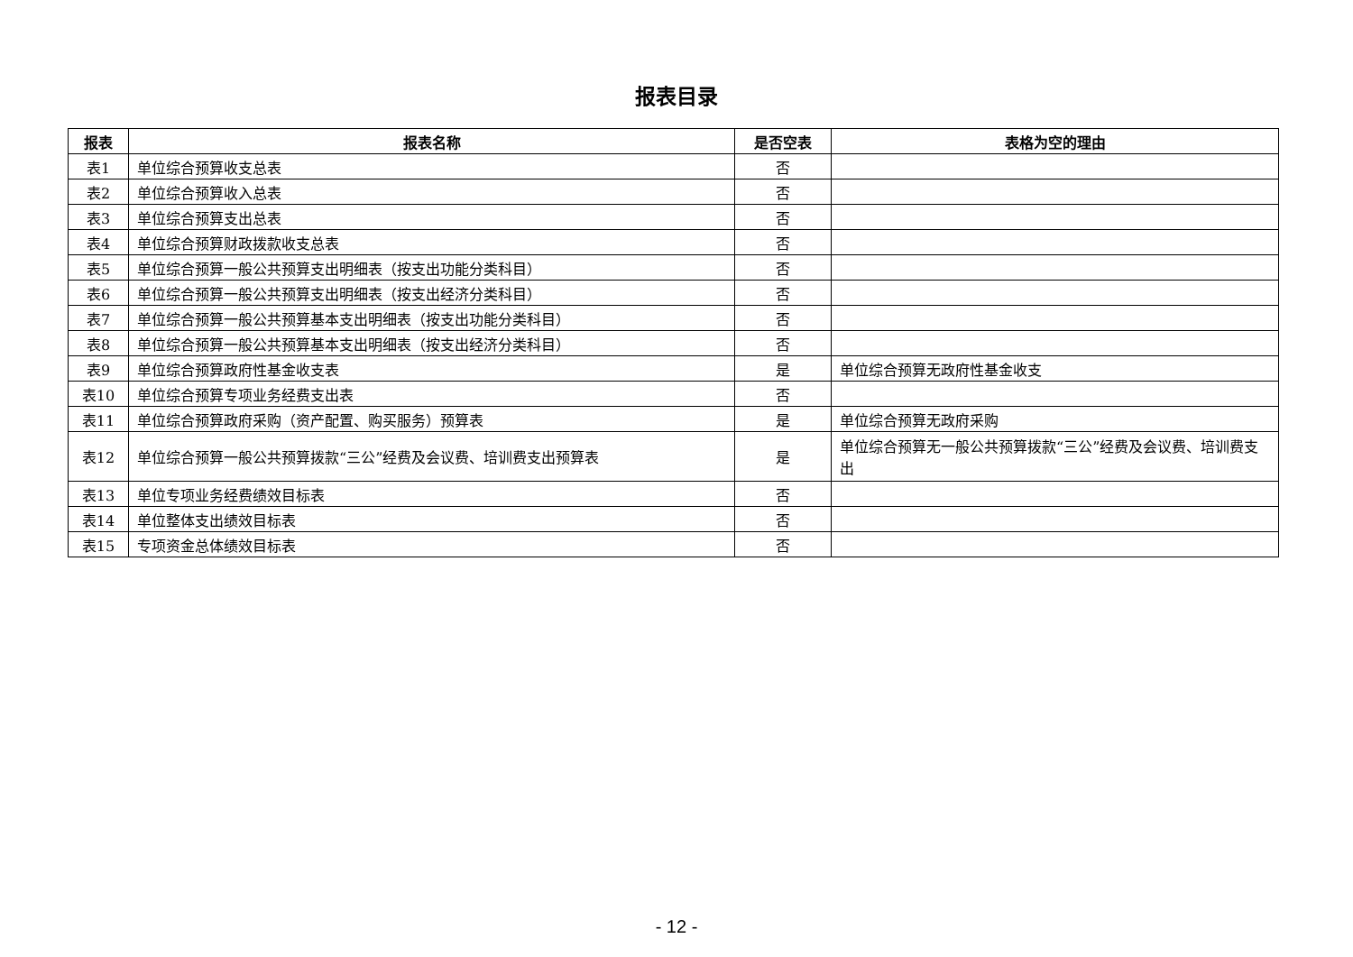报表目录
| 报表 | 报表名称 | 是否空表 | 表格为空的理由 |
| --- | --- | --- | --- |
| 表1 | 单位综合预算收支总表 | 否 | |
| 表2 | 单位综合预算收入总表 | 否 | |
| 表3 | 单位综合预算支出总表 | 否 | |
| 表4 | 单位综合预算财政拨款收支总表 | 否 | |
| 表5 | 单位综合预算一般公共预算支出明细表（按支出功能分类科目） | 否 | |
| 表6 | 单位综合预算一般公共预算支出明细表（按支出经济分类科目） | 否 | |
| 表7 | 单位综合预算一般公共预算基本支出明细表（按支出功能分类科目） | 否 | |
| 表8 | 单位综合预算一般公共预算基本支出明细表（按支出经济分类科目） | 否 | |
| 表9 | 单位综合预算政府性基金收支表 | 是 | 单位综合预算无政府性基金收支 |
| 表10 | 单位综合预算专项业务经费支出表 | 否 | |
| 表11 | 单位综合预算政府采购（资产配置、购买服务）预算表 | 是 | 单位综合预算无政府采购 |
| 表12 | 单位综合预算一般公共预算拨款“三公”经费及会议费、培训费支出预算表 | 是 | 单位综合预算无一般公共预算拨款“三公”经费及会议费、培训费支出 |
| 表13 | 单位专项业务经费绩效目标表 | 否 | |
| 表14 | 单位整体支出绩效目标表 | 否 | |
| 表15 | 专项资金总体绩效目标表 | 否 | |
- 12 -